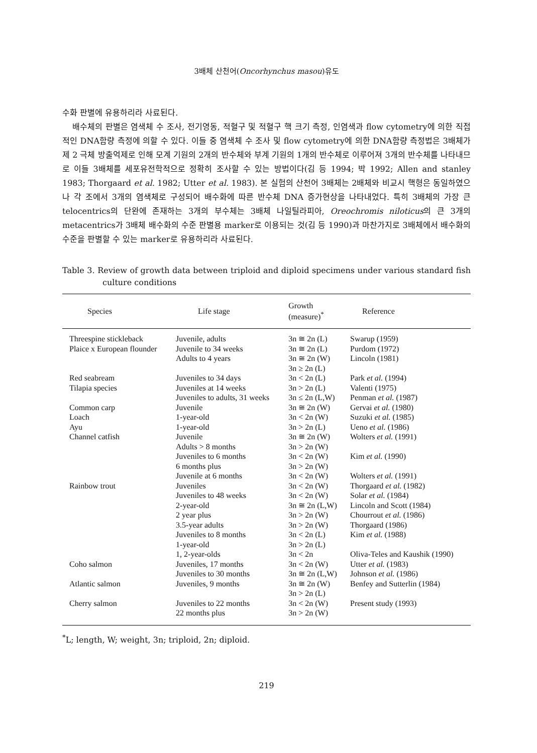3배체 산천어(Oncorhynchus masou)유도
수화 판별에 유용하리라 사료된다.
배수체의 판별은 염색체 수 조사, 전기영동, 적혈구 및 적혈구 핵 크기 측정, 인염색과 flow cytometry에 의한 직접적인 DNA함량 측정에 의할 수 있다. 이들 중 염색체 수 조사 및 flow cytometry에 의한 DNA함량 측정법은 3배체가 제 2 극체 방출억제로 인해 모계 기원의 2개의 반수체와 부계 기원의 1개의 반수체로 이루어져 3개의 반수체를 나타내므로 이들 3배체를 세포유전학적으로 정확히 조사할 수 있는 방법이다(김 등 1994; 박 1992; Allen and stanley 1983; Thorgaard et al. 1982; Utter et al. 1983). 본 실험의 산천어 3배체는 2배체와 비교시 핵형은 동일하였으나 각 조에서 3개의 염색체로 구성되어 배수화에 따른 반수체 DNA 증가현상을 나타내었다. 특히 3배체의 가장 큰 telocentrics의 단완에 존재하는 3개의 부수체는 3배체 나일틸라피아, Oreochromis niloticus의 큰 3개의 metacentrics가 3배체 배수화의 수준 판별용 marker로 이용되는 것(김 등 1990)과 마찬가지로 3배체에서 배수화의 수준을 판별할 수 있는 marker로 유용하리라 사료된다.
Table 3. Review of growth data between triploid and diploid specimens under various standard fish culture conditions
| Species | Life stage | Growth (measure)<sup>*</sup> | Reference |
| --- | --- | --- | --- |
| Threespine stickleback | Juvenile, adults | 3n ≅ 2n (L) | Swarup (1959) |
| Plaice x European flounder | Juvenile to 34 weeks | 3n ≅ 2n (L) | Purdom (1972) |
| | Adults to 4 years | 3n ≅ 2n (W) 3n ≥ 2n (L) | Lincoln (1981) |
| Red seabream | Juveniles to 34 days | 3n < 2n (L) | Park et al. (1994) |
| Tilapia species | Juveniles at 14 weeks | 3n > 2n (L) | Valenti (1975) |
| | Juveniles to adults, 31 weeks | 3n ≤ 2n (L,W) | Penman et al. (1987) |
| Common carp | Juvenile | 3n ≅ 2n (W) | Gervai et al. (1980) |
| Loach | 1-year-old | 3n < 2n (W) | Suzuki et al. (1985) |
| Ayu | 1-year-old | 3n > 2n (L) | Ueno et al. (1986) |
| Channel catfish | Juvenile | 3n ≅ 2n (W) | Wolters et al. (1991) |
| | Adults > 8 months | 3n > 2n (W) | |
| | Juveniles to 6 months | 3n < 2n (W) | Kim et al. (1990) |
| | 6 months plus | 3n > 2n (W) | |
| | Juvenile at 6 months | 3n < 2n (W) | Wolters et al. (1991) |
| Rainbow trout | Juveniles | 3n < 2n (W) | Thorgaard et al. (1982) |
| | Juveniles to 48 weeks | 3n < 2n (W) | Solar et al. (1984) |
| | 2-year-old | 3n ≅ 2n (L,W) | Lincoln and Scott (1984) |
| | 2 year plus | 3n > 2n (W) | Chourrout et al. (1986) |
| | 3.5-year adults | 3n > 2n (W) | Thorgaard (1986) |
| | Juveniles to 8 months | 3n < 2n (L) | Kim et al. (1988) |
| | 1-year-old | 3n > 2n (L) | |
| | 1, 2-year-olds | 3n < 2n | Oliva-Teles and Kaushik (1990) |
| Coho salmon | Juveniles, 17 months | 3n < 2n (W) | Utter et al. (1983) |
| | Juveniles to 30 months | 3n ≅ 2n (L,W) | Johnson et al. (1986) |
| Atlantic salmon | Juveniles, 9 months | 3n ≅ 2n (W) 3n > 2n (L) | Benfey and Sutterlin (1984) |
| Cherry salmon | Juveniles to 22 months | 3n < 2n (W) | Present study (1993) |
| | 22 months plus | 3n > 2n (W) | |
<sup>*</sup> L; length, W; weight, 3n; triploid, 2n; diploid.
219